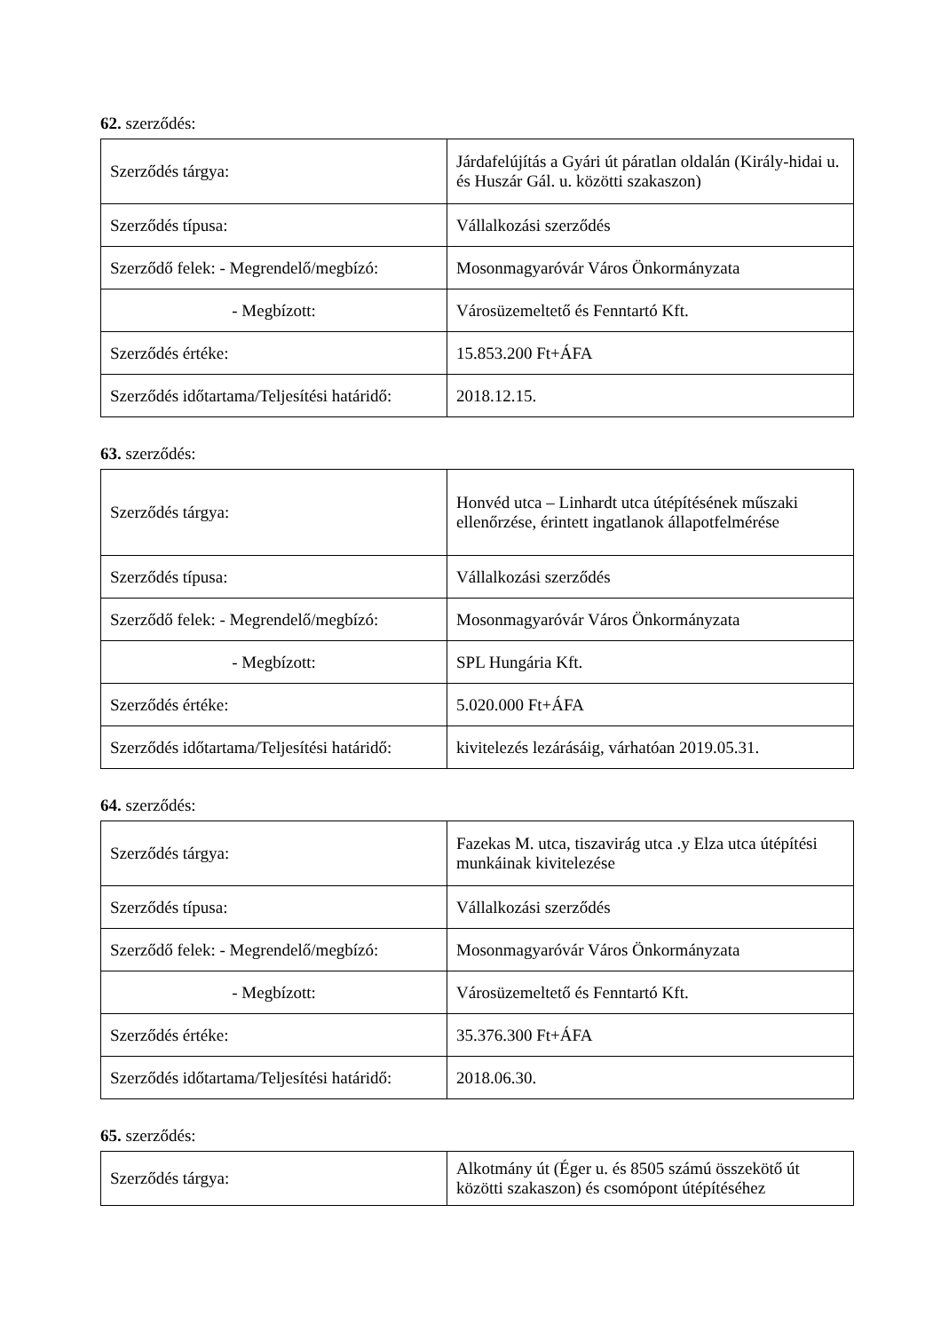62. szerződés:
| Szerződés tárgya: | Járdafelújítás a Gyári út páratlan oldalán (Király-hidai u. és Huszár Gál. u. közötti szakaszon) |
| Szerződés típusa: | Vállalkozási szerződés |
| Szerződő felek: - Megrendelő/megbízó: | Mosonmagyaróvár Város Önkormányzata |
| - Megbízott: | Városüzemeltető és Fenntartó Kft. |
| Szerződés értéke: | 15.853.200 Ft+ÁFA |
| Szerződés időtartama/Teljesítési határidő: | 2018.12.15. |
63. szerződés:
| Szerződés tárgya: | Honvéd utca – Linhardt utca útépítésének műszaki ellenőrzése, érintett ingatlanok állapotfelmérése |
| Szerződés típusa: | Vállalkozási szerződés |
| Szerződő felek: - Megrendelő/megbízó: | Mosonmagyaróvár Város Önkormányzata |
| - Megbízott: | SPL Hungária Kft. |
| Szerződés értéke: | 5.020.000 Ft+ÁFA |
| Szerződés időtartama/Teljesítési határidő: | kivitelezés lezárásáig, várhatóan 2019.05.31. |
64. szerződés:
| Szerződés tárgya: | Fazekas M. utca, tiszavirág utca .y Elza utca útépítési munkáinak kivitelezése |
| Szerződés típusa: | Vállalkozási szerződés |
| Szerződő felek: - Megrendelő/megbízó: | Mosonmagyaróvár Város Önkormányzata |
| - Megbízott: | Városüzemeltető és Fenntartó Kft. |
| Szerződés értéke: | 35.376.300 Ft+ÁFA |
| Szerződés időtartama/Teljesítési határidő: | 2018.06.30. |
65. szerződés:
| Szerződés tárgya: | Alkotmány út (Éger u. és 8505 számú összekötő út közötti szakaszon) és csomópont útépítéséhez |